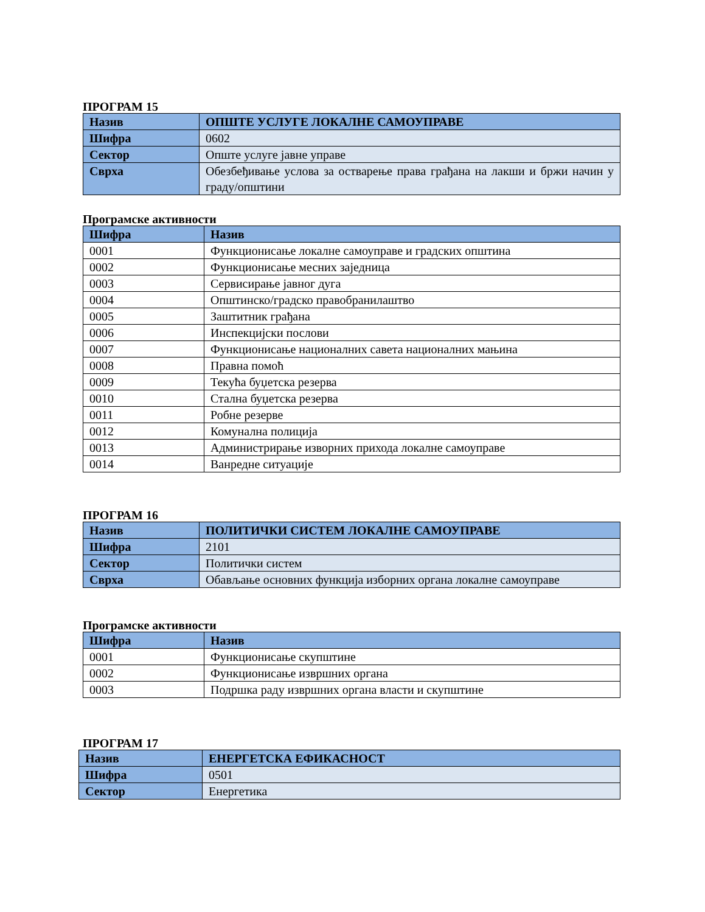ПРОГРАМ 15
| Назив | ОПШТЕ УСЛУГЕ ЛОКАЛНЕ САМОУПРАВЕ |
| Шифра | 0602 |
| Сектор | Опште услуге јавне управе |
| Сврха | Обезбеђивање услова за остварење права грађана на лакши и бржи начин у граду/општини |
Програмске активности
| Шифра | Назив |
| --- | --- |
| 0001 | Функционисање локалне самоуправе и градских општина |
| 0002 | Функционисање месних заједница |
| 0003 | Сервисирање јавног дуга |
| 0004 | Општинско/градско правобранилаштво |
| 0005 | Заштитник грађана |
| 0006 | Инспекцијски послови |
| 0007 | Функционисање националних савета националних мањина |
| 0008 | Правна помоћ |
| 0009 | Текућа буџетска резерва |
| 0010 | Стална буџетска резерва |
| 0011 | Робне резерве |
| 0012 | Комунална полиција |
| 0013 | Администрирање изворних прихода локалне самоуправе |
| 0014 | Ванредне ситуације |
ПРОГРАМ 16
| Назив | ПОЛИТИЧКИ СИСТЕМ ЛОКАЛНЕ САМОУПРАВЕ |
| Шифра | 2101 |
| Сектор | Политички систем |
| Сврха | Обављање основних функција изборних органа локалне самоуправе |
Програмске активности
| Шифра | Назив |
| --- | --- |
| 0001 | Функционисање скупштине |
| 0002 | Функционисање извршних органа |
| 0003 | Подршка раду извршних органа власти и скупштине |
ПРОГРАМ 17
| Назив | ЕНЕРГЕТСКА ЕФИКАСНОСТ |
| Шифра | 0501 |
| Сектор | Енергетика |